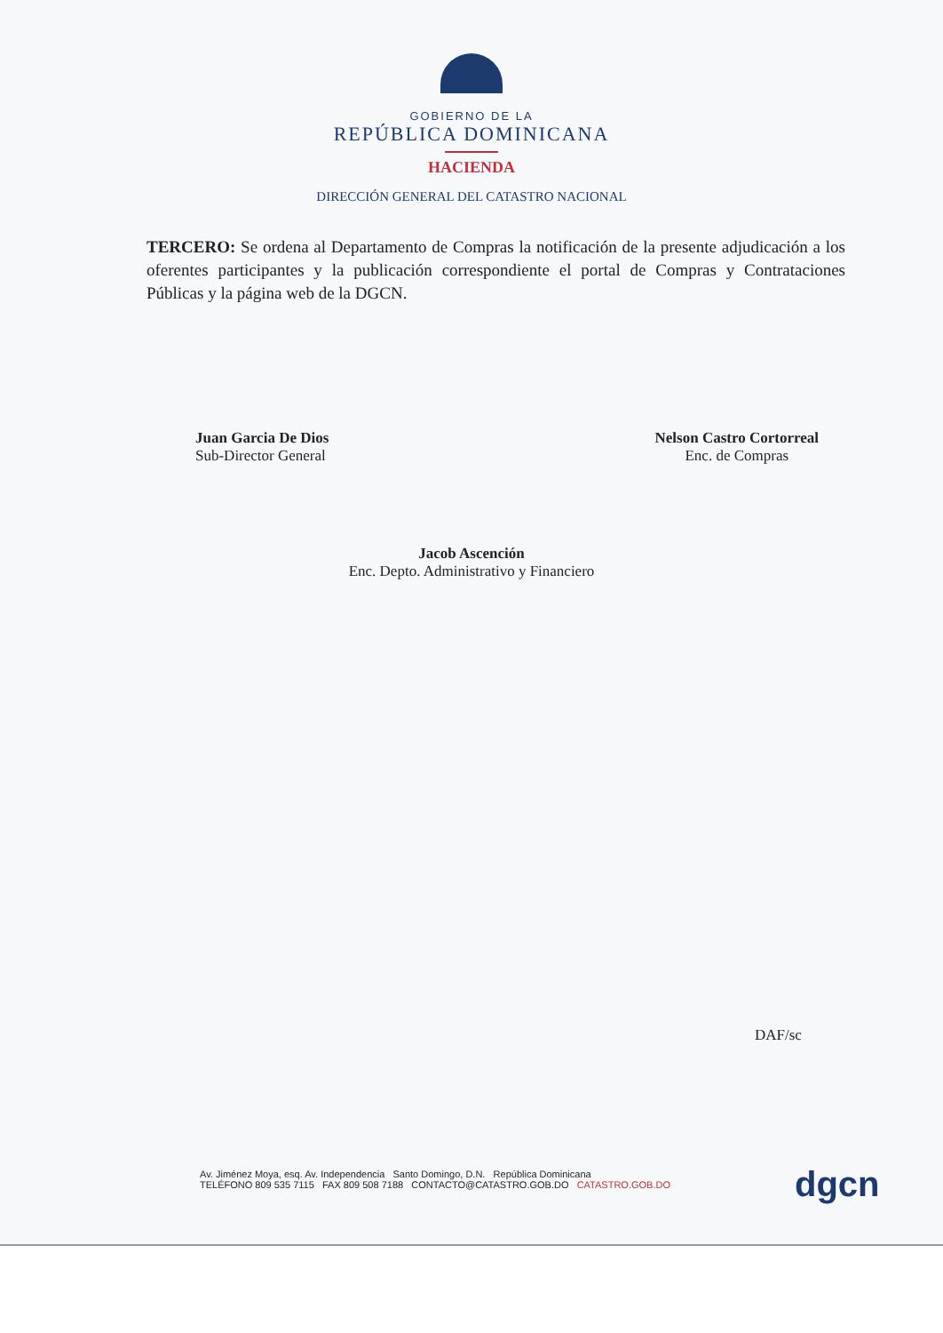GOBIERNO DE LA
REPÚBLICA DOMINICANA
HACIENDA
DIRECCIÓN GENERAL DEL CATASTRO NACIONAL
TERCERO: Se ordena al Departamento de Compras la notificación de la presente adjudicación a los oferentes participantes y la publicación correspondiente el portal de Compras y Contrataciones Públicas y la página web de la DGCN.
Juan Garcia De Dios
Sub-Director General
Nelson Castro Cortorreal
Enc. de Compras
Jacob Ascención
Enc. Depto. Administrativo y Financiero
DAF/sc
Av. Jiménez Moya, esq. Av. Independencia Santo Domingo, D.N. República Dominicana
TELÉFONO 809 535 7115 FAX 809 508 7188 CONTACTO@CATASTRO.GOB.DO CATASTRO.GOB.DO
dgcn